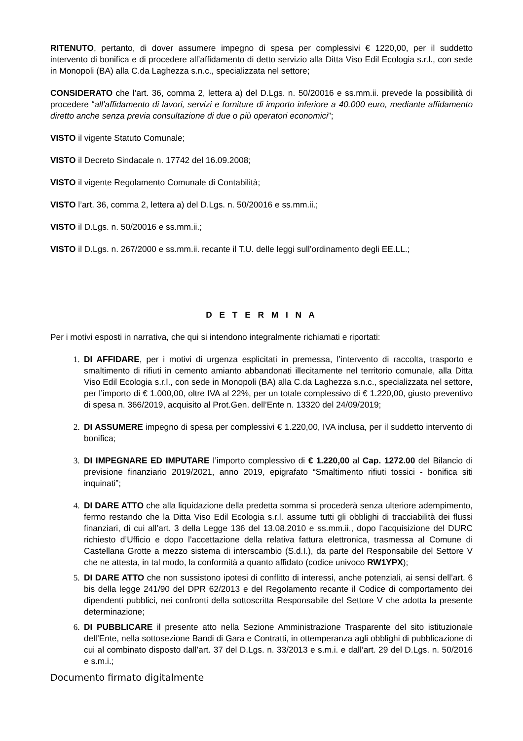RITENUTO, pertanto, di dover assumere impegno di spesa per complessivi € 1220,00, per il suddetto intervento di bonifica e di procedere all’affidamento di detto servizio alla Ditta Viso Edil Ecologia s.r.l., con sede in Monopoli (BA) alla C.da Laghezza s.n.c., specializzata nel settore;
CONSIDERATO che l’art. 36, comma 2, lettera a) del D.Lgs. n. 50/20016 e ss.mm.ii. prevede la possibilità di procedere “all’affidamento di lavori, servizi e forniture di importo inferiore a 40.000 euro, mediante affidamento diretto anche senza previa consultazione di due o più operatori economici”;
VISTO il vigente Statuto Comunale;
VISTO il Decreto Sindacale n. 17742 del 16.09.2008;
VISTO il vigente Regolamento Comunale di Contabilità;
VISTO l’art. 36, comma 2, lettera a) del D.Lgs. n. 50/20016 e ss.mm.ii.;
VISTO il D.Lgs. n. 50/20016 e ss.mm.ii.;
VISTO il D.Lgs. n. 267/2000 e ss.mm.ii. recante il T.U. delle leggi sull’ordinamento degli EE.LL.;
D E T E R M I N A
Per i motivi esposti in narrativa, che qui si intendono integralmente richiamati e riportati:
DI AFFIDARE, per i motivi di urgenza esplicitati in premessa, l’intervento di raccolta, trasporto e smaltimento di rifiuti in cemento amianto abbandonati illecitamente nel territorio comunale, alla Ditta Viso Edil Ecologia s.r.l., con sede in Monopoli (BA) alla C.da Laghezza s.n.c., specializzata nel settore, per l’importo di € 1.000,00, oltre IVA al 22%, per un totale complessivo di € 1.220,00, giusto preventivo di spesa n. 366/2019, acquisito al Prot.Gen. dell’Ente n. 13320 del 24/09/2019;
DI ASSUMERE impegno di spesa per complessivi € 1.220,00, IVA inclusa, per il suddetto intervento di bonifica;
DI IMPEGNARE ED IMPUTARE l’importo complessivo di € 1.220,00 al Cap. 1272.00 del Bilancio di previsione finanziario 2019/2021, anno 2019, epigrafato “Smaltimento rifiuti tossici - bonifica siti inquinati”;
DI DARE ATTO che alla liquidazione della predetta somma si procederà senza ulteriore adempimento, fermo restando che la Ditta Viso Edil Ecologia s.r.l. assume tutti gli obblighi di tracciabilità dei flussi finanziari, di cui all’art. 3 della Legge 136 del 13.08.2010 e ss.mm.ii., dopo l’acquisizione del DURC richiesto d’Ufficio e dopo l’accettazione della relativa fattura elettronica, trasmessa al Comune di Castellana Grotte a mezzo sistema di interscambio (S.d.I.), da parte del Responsabile del Settore V che ne attesta, in tal modo, la conformità a quanto affidato (codice univoco RW1YPX);
DI DARE ATTO che non sussistono ipotesi di conflitto di interessi, anche potenziali, ai sensi dell’art. 6 bis della legge 241/90 del DPR 62/2013 e del Regolamento recante il Codice di comportamento dei dipendenti pubblici, nei confronti della sottoscritta Responsabile del Settore V che adotta la presente determinazione;
DI PUBBLICARE il presente atto nella Sezione Amministrazione Trasparente del sito istituzionale dell’Ente, nella sottosezione Bandi di Gara e Contratti, in ottemperanza agli obblighi di pubblicazione di cui al combinato disposto dall’art. 37 del D.Lgs. n. 33/2013 e s.m.i. e dall’art. 29 del D.Lgs. n. 50/2016 e s.m.i.;
Documento firmato digitalmente